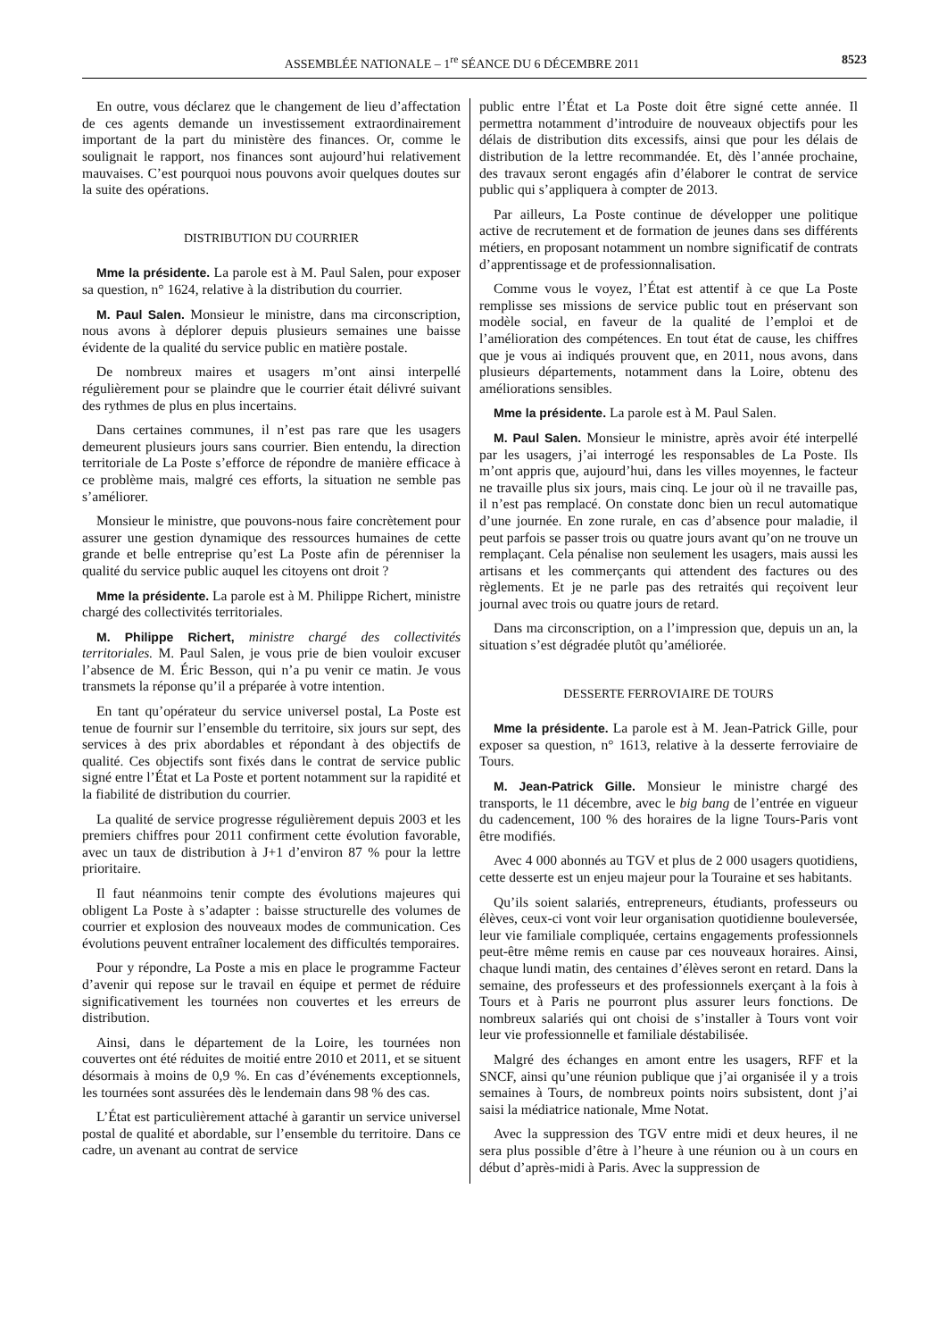ASSEMBLÉE NATIONALE – 1<sup>re</sup> SÉANCE DU 6 DÉCEMBRE 2011 8523
En outre, vous déclarez que le changement de lieu d’affectation de ces agents demande un investissement extraordinairement important de la part du ministère des finances. Or, comme le soulignait le rapport, nos finances sont aujourd’hui relativement mauvaises. C’est pourquoi nous pouvons avoir quelques doutes sur la suite des opérations.
DISTRIBUTION DU COURRIER
Mme la présidente. La parole est à M. Paul Salen, pour exposer sa question, n° 1624, relative à la distribution du courrier.
M. Paul Salen. Monsieur le ministre, dans ma circonscription, nous avons à déplorer depuis plusieurs semaines une baisse évidente de la qualité du service public en matière postale.
De nombreux maires et usagers m’ont ainsi interpellé régulièrement pour se plaindre que le courrier était délivré suivant des rythmes de plus en plus incertains.
Dans certaines communes, il n’est pas rare que les usagers demeurent plusieurs jours sans courrier. Bien entendu, la direction territoriale de La Poste s’efforce de répondre de manière efficace à ce problème mais, malgré ces efforts, la situation ne semble pas s’améliorer.
Monsieur le ministre, que pouvons-nous faire concrètement pour assurer une gestion dynamique des ressources humaines de cette grande et belle entreprise qu’est La Poste afin de pérenniser la qualité du service public auquel les citoyens ont droit ?
Mme la présidente. La parole est à M. Philippe Richert, ministre chargé des collectivités territoriales.
M. Philippe Richert, ministre chargé des collectivités territoriales. M. Paul Salen, je vous prie de bien vouloir excuser l’absence de M. Éric Besson, qui n’a pu venir ce matin. Je vous transmets la réponse qu’il a préparée à votre intention.
En tant qu’opérateur du service universel postal, La Poste est tenue de fournir sur l’ensemble du territoire, six jours sur sept, des services à des prix abordables et répondant à des objectifs de qualité. Ces objectifs sont fixés dans le contrat de service public signé entre l’État et La Poste et portent notamment sur la rapidité et la fiabilité de distribution du courrier.
La qualité de service progresse régulièrement depuis 2003 et les premiers chiffres pour 2011 confirment cette évolution favorable, avec un taux de distribution à J+1 d’environ 87 % pour la lettre prioritaire.
Il faut néanmoins tenir compte des évolutions majeures qui obligent La Poste à s’adapter : baisse structurelle des volumes de courrier et explosion des nouveaux modes de communication. Ces évolutions peuvent entraîner localement des difficultés temporaires.
Pour y répondre, La Poste a mis en place le programme Facteur d’avenir qui repose sur le travail en équipe et permet de réduire significativement les tournées non couvertes et les erreurs de distribution.
Ainsi, dans le département de la Loire, les tournées non couvertes ont été réduites de moitié entre 2010 et 2011, et se situent désormais à moins de 0,9 %. En cas d’événements exceptionnels, les tournées sont assurées dès le lendemain dans 98 % des cas.
L’État est particulièrement attaché à garantir un service universel postal de qualité et abordable, sur l’ensemble du territoire. Dans ce cadre, un avenant au contrat de service
public entre l’État et La Poste doit être signé cette année. Il permettra notamment d’introduire de nouveaux objectifs pour les délais de distribution dits excessifs, ainsi que pour les délais de distribution de la lettre recommandée. Et, dès l’année prochaine, des travaux seront engagés afin d’élaborer le contrat de service public qui s’appliquera à compter de 2013.
Par ailleurs, La Poste continue de développer une politique active de recrutement et de formation de jeunes dans ses différents métiers, en proposant notamment un nombre significatif de contrats d’apprentissage et de professionnalisation.
Comme vous le voyez, l’État est attentif à ce que La Poste remplisse ses missions de service public tout en préservant son modèle social, en faveur de la qualité de l’emploi et de l’amélioration des compétences. En tout état de cause, les chiffres que je vous ai indiqués prouvent que, en 2011, nous avons, dans plusieurs départements, notamment dans la Loire, obtenu des améliorations sensibles.
Mme la présidente. La parole est à M. Paul Salen.
M. Paul Salen. Monsieur le ministre, après avoir été interpellé par les usagers, j’ai interrogé les responsables de La Poste. Ils m’ont appris que, aujourd’hui, dans les villes moyennes, le facteur ne travaille plus six jours, mais cinq. Le jour où il ne travaille pas, il n’est pas remplacé. On constate donc bien un recul automatique d’une journée. En zone rurale, en cas d’absence pour maladie, il peut parfois se passer trois ou quatre jours avant qu’on ne trouve un remplaçant. Cela pénalise non seulement les usagers, mais aussi les artisans et les commerçants qui attendent des factures ou des règlements. Et je ne parle pas des retraités qui reçoivent leur journal avec trois ou quatre jours de retard.
Dans ma circonscription, on a l’impression que, depuis un an, la situation s’est dégradée plutôt qu’améliorée.
DESSERTE FERROVIAIRE DE TOURS
Mme la présidente. La parole est à M. Jean-Patrick Gille, pour exposer sa question, n° 1613, relative à la desserte ferroviaire de Tours.
M. Jean-Patrick Gille. Monsieur le ministre chargé des transports, le 11 décembre, avec le big bang de l’entrée en vigueur du cadencement, 100 % des horaires de la ligne Tours-Paris vont être modifiés.
Avec 4 000 abonnés au TGV et plus de 2 000 usagers quotidiens, cette desserte est un enjeu majeur pour la Touraine et ses habitants.
Qu’ils soient salariés, entrepreneurs, étudiants, professeurs ou élèves, ceux-ci vont voir leur organisation quotidienne bouleversée, leur vie familiale compliquée, certains engagements professionnels peut-être même remis en cause par ces nouveaux horaires. Ainsi, chaque lundi matin, des centaines d’élèves seront en retard. Dans la semaine, des professeurs et des professionnels exerçant à la fois à Tours et à Paris ne pourront plus assurer leurs fonctions. De nombreux salariés qui ont choisi de s’installer à Tours vont voir leur vie professionnelle et familiale déstabilisée.
Malgré des échanges en amont entre les usagers, RFF et la SNCF, ainsi qu’une réunion publique que j’ai organisée il y a trois semaines à Tours, de nombreux points noirs subsistent, dont j’ai saisi la médiatrice nationale, Mme Notat.
Avec la suppression des TGV entre midi et deux heures, il ne sera plus possible d’être à l’heure à une réunion ou à un cours en début d’après-midi à Paris. Avec la suppression de